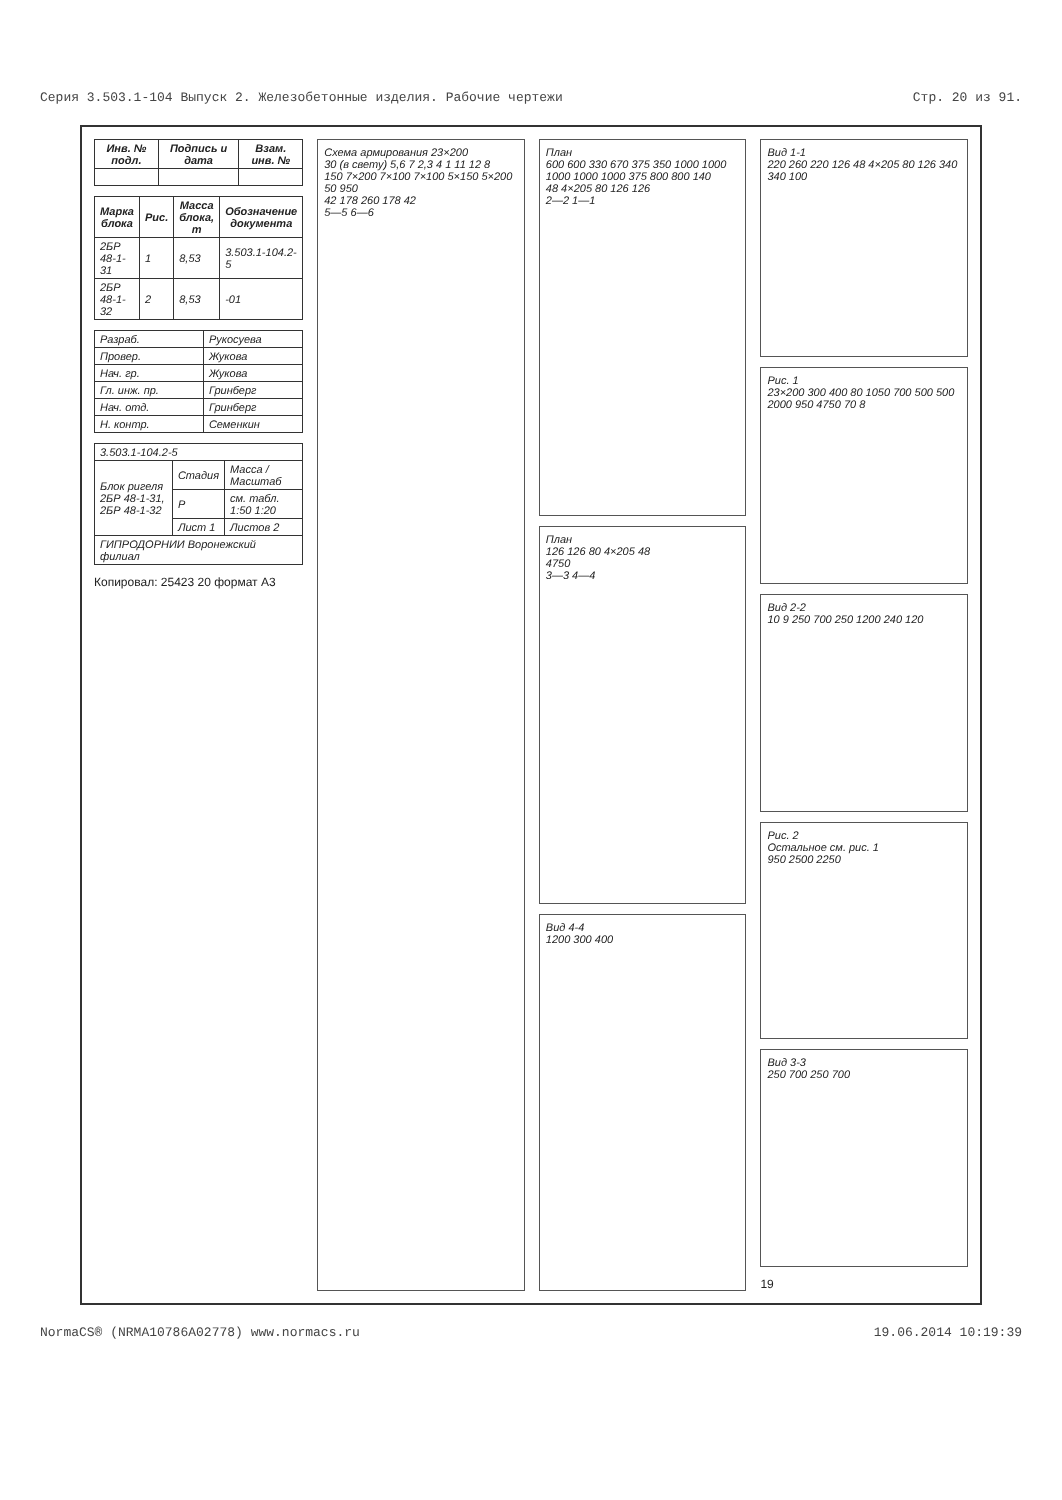Серия 3.503.1-104 Выпуск 2. Железобетонные изделия. Рабочие чертежи Стр. 20 из 91.
| Инв. № подл. | Подпись и дата | Взам. инв. № |
| --- | --- | --- |
| Марка блока | Рис. | Масса блока, т | Обозначение документа |
| --- | --- | --- | --- |
| 2БР 48-1-31 | 1 | 8,53 | 3.503.1-104.2-5 |
| 2БР 48-1-32 | 2 | 8,53 | -01 |
| Разраб. | Рукосуева |
| Провер. | Жукова |
| Нач. гр. | Жукова |
| Гл. инж. пр. | Гринберг |
| Нач. отд. | Гринберг |
| Н. контр. | Семенкин |
| 3.503.1-104.2-5 | | |
| Блок ригеля 2БР 48-1-31, 2БР 48-1-32 | Стадия | Масса / Масштаб |
| | Р | см. табл. 1:50 1:20 |
| | Лист 1 | Листов 2 |
| ГИПРОДОРНИИ Воронежский филиал | | |
Копировал: 25423 20 формат А3
Схема армирования 23×200
30 (в свету) 5,6 7 2,3 4 1 11 12 8
150 7×200 7×100 7×100 5×150 5×200 50 950
42 178 260 178 42
5—5 6—6
План
600 600 330 670 375 350 1000 1000 1000 1000 1000 375 800 800 140
48 4×205 80 126 126
2—2 1—1
План
126 126 80 4×205 48
4750
3—3 4—4
Вид 4-4
1200 300 400
Вид 1-1
220 260 220 126 48 4×205 80 126 340 340 100
Рис. 1
23×200 300 400 80 1050 700 500 500 2000 950 4750 70 8
Вид 2-2
10 9 250 700 250 1200 240 120
Рис. 2
Остальное см. рис. 1
950 2500 2250
Вид 3-3
250 700 250 700
19
NormaCS® (NRMA10786A02778) www.normacs.ru 19.06.2014 10:19:39